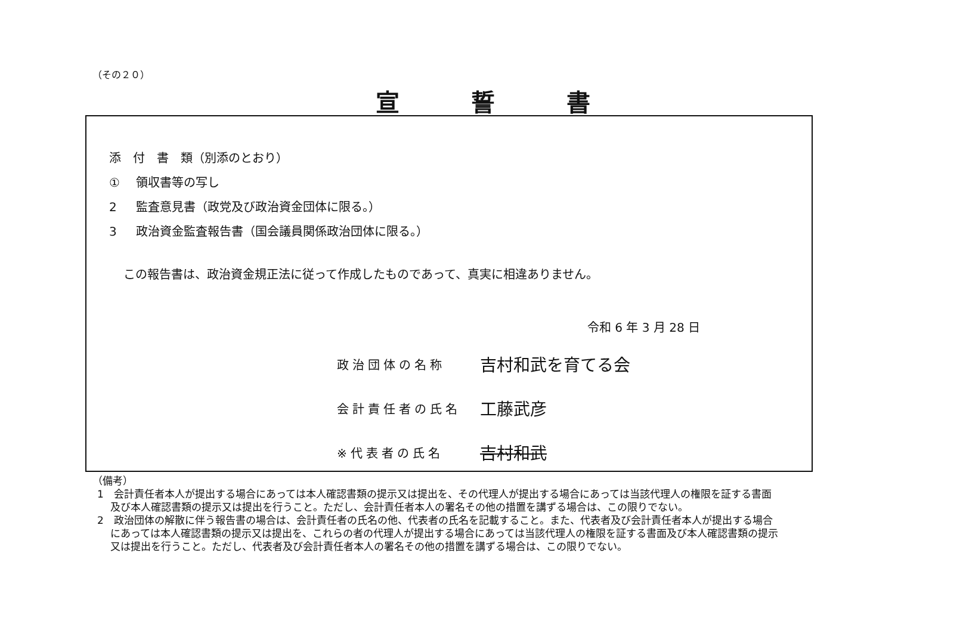（その２０）
宣誓書
添　付　書　類（別添のとおり）
① 領収書等の写し
2 監査意見書（政党及び政治資金団体に限る。）
3 政治資金監査報告書（国会議員関係政治団体に限る。）
この報告書は、政治資金規正法に従って作成したものであって、真実に相違ありません。
令和 6 年 3 月 28 日
政治団体の名称
吉村和武を育てる会
会計責任者の氏名
工藤武彦
※代表者の氏名
吉村和武
（備考）
1　会計責任者本人が提出する場合にあっては本人確認書類の提示又は提出を、その代理人が提出する場合にあっては当該代理人の権限を証する書面及び本人確認書類の提示又は提出を行うこと。ただし、会計責任者本人の署名その他の措置を講ずる場合は、この限りでない。
2　政治団体の解散に伴う報告書の場合は、会計責任者の氏名の他、代表者の氏名を記載すること。また、代表者及び会計責任者本人が提出する場合にあっては本人確認書類の提示又は提出を、これらの者の代理人が提出する場合にあっては当該代理人の権限を証する書面及び本人確認書類の提示又は提出を行うこと。ただし、代表者及び会計責任者本人の署名その他の措置を講ずる場合は、この限りでない。